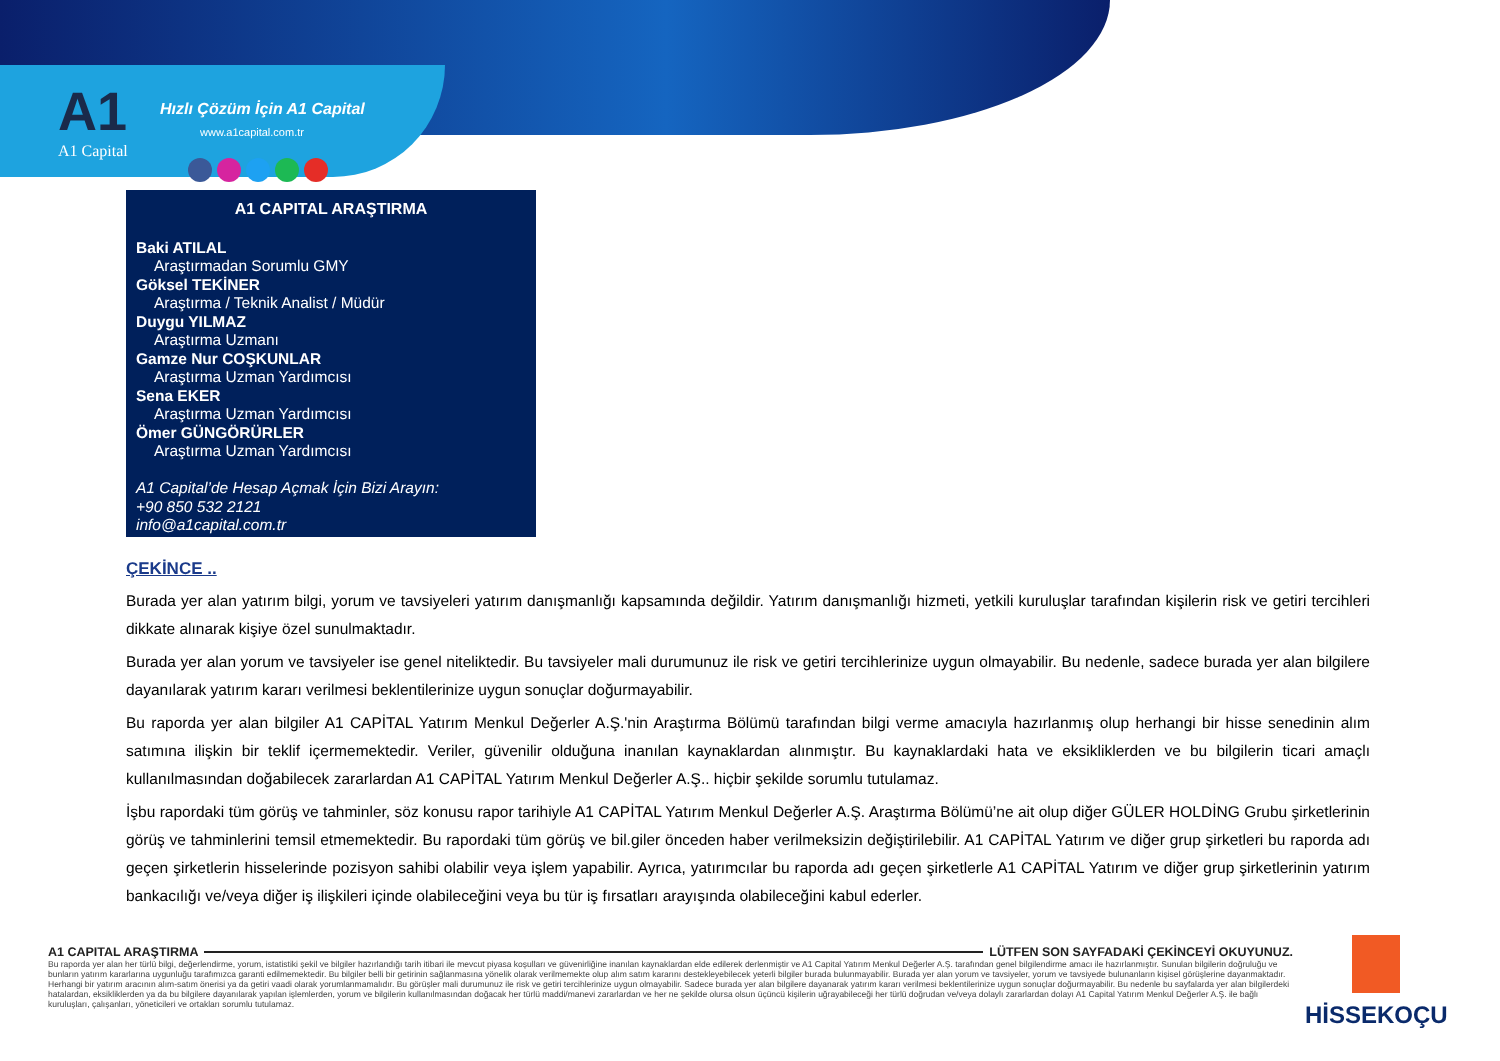A1
A1 Capital
Hızlı Çözüm İçin A1 Capital
www.a1capital.com.tr
A1 CAPITAL ARAŞTIRMA
Baki ATILAL
Araştırmadan Sorumlu GMY
Göksel TEKİNER
Araştırma / Teknik Analist / Müdür
Duygu YILMAZ
Araştırma Uzmanı
Gamze Nur COŞKUNLAR
Araştırma Uzman Yardımcısı
Sena EKER
Araştırma Uzman Yardımcısı
Ömer GÜNGÖRÜRLER
Araştırma Uzman Yardımcısı
A1 Capital’de Hesap Açmak İçin Bizi Arayın:
+90 850 532 2121
info@a1capital.com.tr
ÇEKİNCE ..
Burada yer alan yatırım bilgi, yorum ve tavsiyeleri yatırım danışmanlığı kapsamında değildir. Yatırım danışmanlığı hizmeti, yetkili kuruluşlar tarafından kişilerin risk ve getiri tercihleri dikkate alınarak kişiye özel sunulmaktadır.
Burada yer alan yorum ve tavsiyeler ise genel niteliktedir. Bu tavsiyeler mali durumunuz ile risk ve getiri tercihlerinize uygun olmayabilir. Bu nedenle, sadece burada yer alan bilgilere dayanılarak yatırım kararı verilmesi beklentilerinize uygun sonuçlar doğurmayabilir.
Bu raporda yer alan bilgiler A1 CAPİTAL Yatırım Menkul Değerler A.Ş.'nin Araştırma Bölümü tarafından bilgi verme amacıyla hazırlanmış olup herhangi bir hisse senedinin alım satımına ilişkin bir teklif içermemektedir. Veriler, güvenilir olduğuna inanılan kaynaklardan alınmıştır. Bu kaynaklardaki hata ve eksikliklerden ve bu bilgilerin ticari amaçlı kullanılmasından doğabilecek zararlardan A1 CAPİTAL Yatırım Menkul Değerler A.Ş.. hiçbir şekilde sorumlu tutulamaz.
İşbu rapordaki tüm görüş ve tahminler, söz konusu rapor tarihiyle A1 CAPİTAL Yatırım Menkul Değerler A.Ş. Araştırma Bölümü’ne ait olup diğer GÜLER HOLDİNG Grubu şirketlerinin görüş ve tahminlerini temsil etmemektedir. Bu rapordaki tüm görüş ve bil.giler önceden haber verilmeksizin değiştirilebilir. A1 CAPİTAL Yatırım ve diğer grup şirketleri bu raporda adı geçen şirketlerin hisselerinde pozisyon sahibi olabilir veya işlem yapabilir. Ayrıca, yatırımcılar bu raporda adı geçen şirketlerle A1 CAPİTAL Yatırım ve diğer grup şirketlerinin yatırım bankacılığı ve/veya diğer iş ilişkileri içinde olabileceğini veya bu tür iş fırsatları arayışında olabileceğini kabul ederler.
A1 CAPITAL ARAŞTIRMA
LÜTFEN SON SAYFADAKİ ÇEKİNCEYİ OKUYUNUZ.
Bu raporda yer alan her türlü bilgi, değerlendirme, yorum, istatistiki şekil ve bilgiler hazırlandığı tarih itibari ile mevcut piyasa koşulları ve güvenirliğine inanılan kaynaklardan elde edilerek derlenmiştir ve A1 Capital Yatırım Menkul Değerler A.Ş. tarafından genel bilgilendirme amacı ile hazırlanmıştır. Sunulan bilgilerin doğruluğu ve bunların yatırım kararlarına uygunluğu tarafımızca garanti edilmemektedir. Bu bilgiler belli bir getirinin sağlanmasına yönelik olarak verilmemekte olup alım satım kararını destekleyebilecek yeterli bilgiler burada bulunmayabilir. Burada yer alan yorum ve tavsiyeler, yorum ve tavsiyede bulunanların kişisel görüşlerine dayanmaktadır. Herhangi bir yatırım aracının alım-satım önerisi ya da getiri vaadi olarak yorumlanmamalıdır. Bu görüşler mali durumunuz ile risk ve getiri tercihlerinize uygun olmayabilir. Sadece burada yer alan bilgilere dayanarak yatırım kararı verilmesi beklentilerinize uygun sonuçlar doğurmayabilir. Bu nedenle bu sayfalarda yer alan bilgilerdeki hatalardan, eksikliklerden ya da bu bilgilere dayanılarak yapılan işlemlerden, yorum ve bilgilerin kullanılmasından doğacak her türlü maddi/manevi zararlardan ve her ne şekilde olursa olsun üçüncü kişilerin uğrayabileceği her türlü doğrudan ve/veya dolaylı zararlardan dolayı A1 Capital Yatırım Menkul Değerler A.Ş. ile bağlı kuruluşları, çalışanları, yöneticileri ve ortakları sorumlu tutulamaz.
HİSSEKOÇU